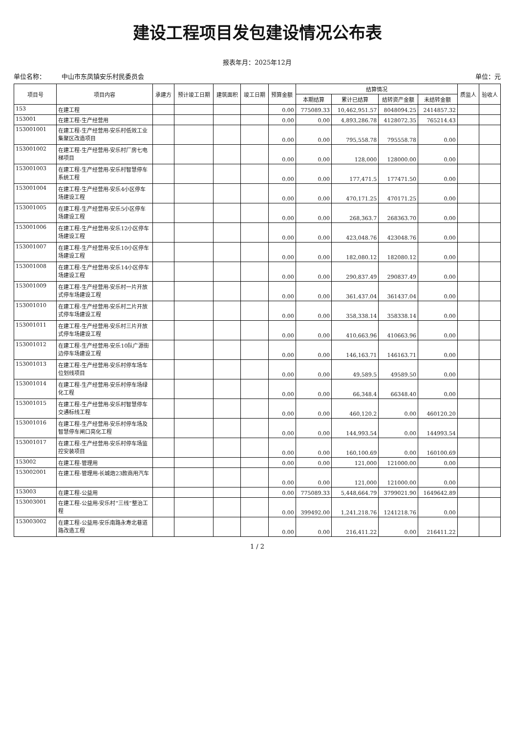建设工程项目发包建设情况公布表
报表年月：2025年12月
单位名称： 中山市东凤镇安乐村民委员会 单位：元
| 项目号 | 项目内容 | 承建方 | 预计竣工日期 | 建筑面积 | 竣工日期 | 预算金额 | 结算情况 | | | | 质监人 | 验收人 |
| --- | --- | --- | --- | --- | --- | --- | --- | --- | --- | --- | --- | --- |
| | | | | | | | 本期结算 | 累计已结算 | 结转资产金额 | 未结转金额 | | |
| 153 | 在建工程 | | | | | 0.00 | 775089.33 | 10,462,951.57 | 8048094.25 | 2414857.32 | | |
| 153001 | 在建工程-生产经营用 | | | | | 0.00 | 0.00 | 4,893,286.78 | 4128072.35 | 765214.43 | | |
| 153001001 | 在建工程-生产经营用-安乐村低效工业集聚区改造项目 | | | | | 0.00 | 0.00 | 795,558.78 | 795558.78 | 0.00 | | |
| 153001002 | 在建工程-生产经营用-安乐村厂房七电梯项目 | | | | | 0.00 | 0.00 | 128,000 | 128000.00 | 0.00 | | |
| 153001003 | 在建工程-生产经营用-安乐村智慧停车系统工程 | | | | | 0.00 | 0.00 | 177,471.5 | 177471.50 | 0.00 | | |
| 153001004 | 在建工程-生产经营用-安乐4小区停车场建设工程 | | | | | 0.00 | 0.00 | 470,171.25 | 470171.25 | 0.00 | | |
| 153001005 | 在建工程-生产经营用-安乐5小区停车场建设工程 | | | | | 0.00 | 0.00 | 268,363.7 | 268363.70 | 0.00 | | |
| 153001006 | 在建工程-生产经营用-安乐12小区停车场建设工程 | | | | | 0.00 | 0.00 | 423,048.76 | 423048.76 | 0.00 | | |
| 153001007 | 在建工程-生产经营用-安乐10小区停车场建设工程 | | | | | 0.00 | 0.00 | 182,080.12 | 182080.12 | 0.00 | | |
| 153001008 | 在建工程-生产经营用-安乐14小区停车场建设工程 | | | | | 0.00 | 0.00 | 290,837.49 | 290837.49 | 0.00 | | |
| 153001009 | 在建工程-生产经营用-安乐村一片开放式停车场建设工程 | | | | | 0.00 | 0.00 | 361,437.04 | 361437.04 | 0.00 | | |
| 153001010 | 在建工程-生产经营用-安乐村二片开放式停车场建设工程 | | | | | 0.00 | 0.00 | 358,338.14 | 358338.14 | 0.00 | | |
| 153001011 | 在建工程-生产经营用-安乐村三片开放式停车场建设工程 | | | | | 0.00 | 0.00 | 410,663.96 | 410663.96 | 0.00 | | |
| 153001012 | 在建工程-生产经营用-安乐10队广源街边停车场建设工程 | | | | | 0.00 | 0.00 | 146,163.71 | 146163.71 | 0.00 | | |
| 153001013 | 在建工程-生产经营用-安乐村停车场车位划线项目 | | | | | 0.00 | 0.00 | 49,589.5 | 49589.50 | 0.00 | | |
| 153001014 | 在建工程-生产经营用-安乐村停车场绿化工程 | | | | | 0.00 | 0.00 | 66,348.4 | 66348.40 | 0.00 | | |
| 153001015 | 在建工程-生产经营用-安乐村智慧停车交通标线工程 | | | | | 0.00 | 0.00 | 460,120.2 | 0.00 | 460120.20 | | |
| 153001016 | 在建工程-生产经营用-安乐村停车场及智慧停车闸口亮化工程 | | | | | 0.00 | 0.00 | 144,993.54 | 0.00 | 144993.54 | | |
| 153001017 | 在建工程-生产经营用-安乐村停车场监控安装项目 | | | | | 0.00 | 0.00 | 160,100.69 | 0.00 | 160100.69 | | |
| 153002 | 在建工程-管理用 | | | | | 0.00 | 0.00 | 121,000 | 121000.00 | 0.00 | | |
| 153002001 | 在建工程-管理用-长城炮23款商用汽车 | | | | | 0.00 | 0.00 | 121,000 | 121000.00 | 0.00 | | |
| 153003 | 在建工程-公益用 | | | | | 0.00 | 775089.33 | 5,448,664.79 | 3799021.90 | 1649642.89 | | |
| 153003001 | 在建工程-公益用-安乐村“三线”整治工程 | | | | | 0.00 | 399492.00 | 1,241,218.76 | 1241218.76 | 0.00 | | |
| 153003002 | 在建工程-公益用-安乐南路永寿北巷道路改造工程 | | | | | 0.00 | 0.00 | 216,411.22 | 0.00 | 216411.22 | | |
1 / 2